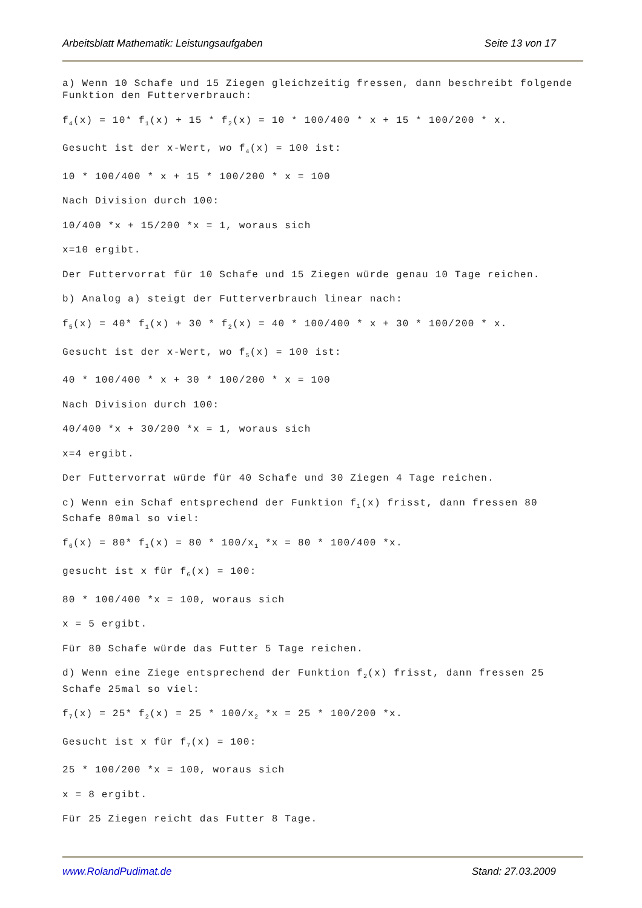Arbeitsblatt Mathematik: Leistungsaufgaben Seite 13 von 17
a) Wenn 10 Schafe und 15 Ziegen gleichzeitig fressen, dann beschreibt folgende Funktion den Futterverbrauch:
f<sub>4</sub>(x) = 10* f<sub>1</sub>(x) + 15 * f<sub>2</sub>(x) = 10 * 100/400 * x + 15 * 100/200 * x.
Gesucht ist der x-Wert, wo f<sub>4</sub>(x) = 100 ist:
10 * 100/400 * x + 15 * 100/200 * x = 100
Nach Division durch 100:
10/400 *x + 15/200 *x = 1, woraus sich
x=10 ergibt.
Der Futtervorrat für 10 Schafe und 15 Ziegen würde genau 10 Tage reichen.
b) Analog a) steigt der Futterverbrauch linear nach:
f<sub>5</sub>(x) = 40* f<sub>1</sub>(x) + 30 * f<sub>2</sub>(x) = 40 * 100/400 * x + 30 * 100/200 * x.
Gesucht ist der x-Wert, wo f<sub>5</sub>(x) = 100 ist:
40 * 100/400 * x + 30 * 100/200 * x = 100
Nach Division durch 100:
40/400 *x + 30/200 *x = 1, woraus sich
x=4 ergibt.
Der Futtervorrat würde für 40 Schafe und 30 Ziegen 4 Tage reichen.
c) Wenn ein Schaf entsprechend der Funktion f<sub>1</sub>(x) frisst, dann fressen 80 Schafe 80mal so viel:
f<sub>6</sub>(x) = 80* f<sub>1</sub>(x) = 80 * 100/x<sub>1</sub> *x = 80 * 100/400 *x.
gesucht ist x für f<sub>6</sub>(x) = 100:
80 * 100/400 *x = 100, woraus sich
x = 5 ergibt.
Für 80 Schafe würde das Futter 5 Tage reichen.
d) Wenn eine Ziege entsprechend der Funktion f<sub>2</sub>(x) frisst, dann fressen 25 Schafe 25mal so viel:
f<sub>7</sub>(x) = 25* f<sub>2</sub>(x) = 25 * 100/x<sub>2</sub> *x = 25 * 100/200 *x.
Gesucht ist x für f<sub>7</sub>(x) = 100:
25 * 100/200 *x = 100, woraus sich
x = 8 ergibt.
Für 25 Ziegen reicht das Futter 8 Tage.
www.RolandPudimat.de Stand: 27.03.2009